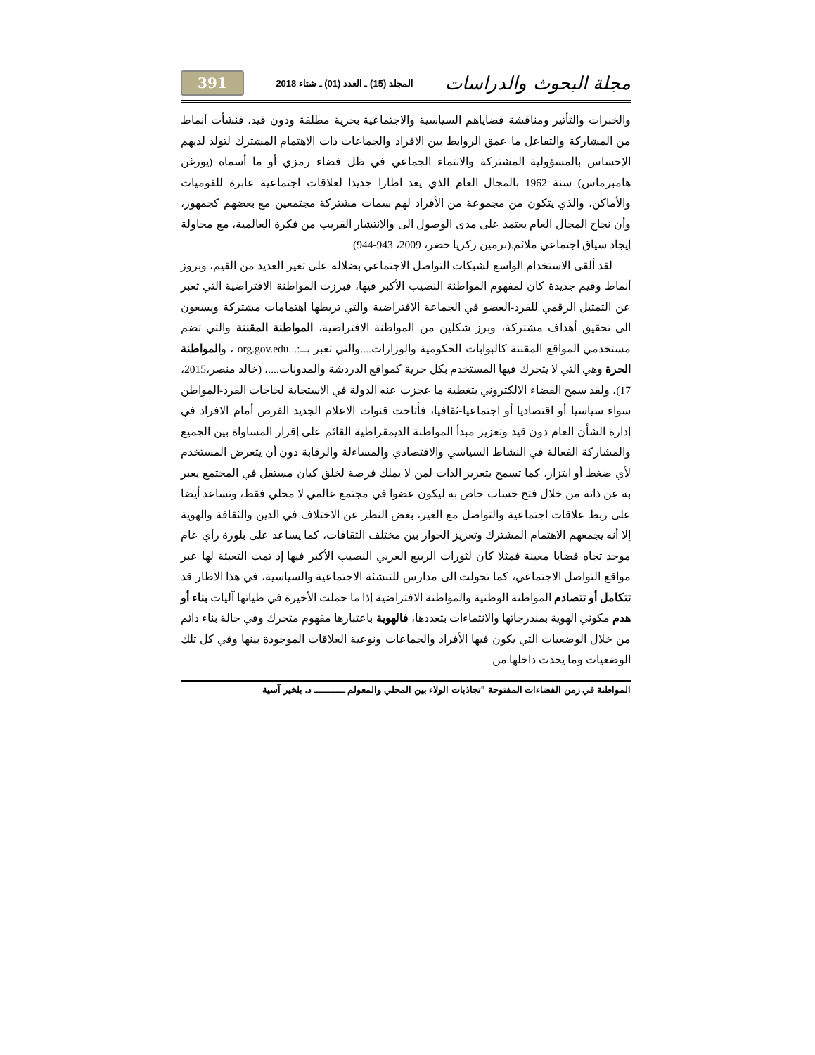مجلة البحوث والدراسات المجلد (15) ـ العدد (01) ـ شتاء 2018 391
والخبرات والتأثير ومناقشة قضاياهم السياسية والاجتماعية بحرية مطلقة ودون قيد، فنشأت أنماط من المشاركة والتفاعل ما عمق الروابط بين الافراد والجماعات ذات الاهتمام المشترك لتولد لديهم الإحساس بالمسؤولية المشتركة والانتماء الجماعي في ظل فضاء رمزي أو ما أسماه (يورغن هامبرماس) سنة 1962 بالمجال العام الذي يعد اطارا جديدا لعلاقات اجتماعية عابرة للقوميات والأماكن، والذي يتكون من مجموعة من الأفراد لهم سمات مشتركة مجتمعين مع بعضهم كجمهور، وأن نجاح المجال العام يعتمد على مدى الوصول الى والانتشار القريب من فكرة العالمية، مع محاولة إيجاد سياق اجتماعي ملائم.(نرمين زكريا خضر، 2009، 943-944)
لقد ألقى الاستخدام الواسع لشبكات التواصل الاجتماعي بضلاله على تغير العديد من القيم، وبروز أنماط وقيم جديدة كان لمفهوم المواطنة النصيب الأكبر فيها، فبرزت المواطنة الافتراضية التي تعبر عن التمثيل الرقمي للفرد-العضو في الجماعة الافتراضية والتي تربطها اهتمامات مشتركة ويسعون الى تحقيق أهداف مشتركة، وبرز شكلين من المواطنة الافتراضية، المواطنة المقننة والتي تضم مستخدمي المواقع المقننة كالبوابات الحكومية والوزارات....والتي تعبر بــ:...org.gov.edu ، والمواطنة الحرة وهي التي لا يتحرك فيها المستخدم بكل حرية كمواقع الدردشة والمدونات....، (خالد منصر،2015، 17)، ولقد سمح الفضاء الالكتروني بتغطية ما عجزت عنه الدولة في الاستجابة لحاجات الفرد-المواطن سواء سياسيا أو اقتصاديا أو اجتماعيا-ثقافيا، فأتاحت قنوات الاعلام الجديد الفرص أمام الافراد في إدارة الشأن العام دون قيد وتعزيز مبدأ المواطنة الديمقراطية القائم على إقرار المساواة بين الجميع والمشاركة الفعالة في النشاط السياسي والاقتصادي والمساءلة والرقابة دون أن يتعرض المستخدم لأي ضغط أو ابتزاز، كما تسمح بتعزيز الذات لمن لا يملك فرصة لخلق كيان مستقل في المجتمع يعبر به عن ذاته من خلال فتح حساب خاص به ليكون عضوا في مجتمع عالمي لا محلي فقط، وتساعد أيضا على ربط علاقات اجتماعية والتواصل مع الغير، بغض النظر عن الاختلاف في الدين والثقافة والهوية إلا أنه يجمعهم الاهتمام المشترك وتعزيز الحوار بين مختلف الثقافات، كما يساعد على بلورة رأي عام موحد تجاه قضايا معينة فمثلا كان لثورات الربيع العربي النصيب الأكبر فيها إذ تمت التعبئة لها عبر مواقع التواصل الاجتماعي، كما تحولت الى مدارس للتنشئة الاجتماعية والسياسية، في هذا الاطار قد تتكامل أو تتصادم المواطنة الوطنية والمواطنة الافتراضية إذا ما حملت الأخيرة في طياتها آليات بناء أو هدم مكوني الهوية بمندرجاتها والانتماءات بتعددها، فالهوية باعتبارها مفهوم متحرك وفي حالة بناء دائم من خلال الوضعيات التي يكون فيها الأفراد والجماعات ونوعية العلاقات الموجودة بينها وفي كل تلك الوضعيات وما يحدث داخلها من
المواطنة في زمن الفضاءات المفتوحة "تجاذبات الولاء بين المحلي والمعولم ـــــــــــ د. بلخير آسية